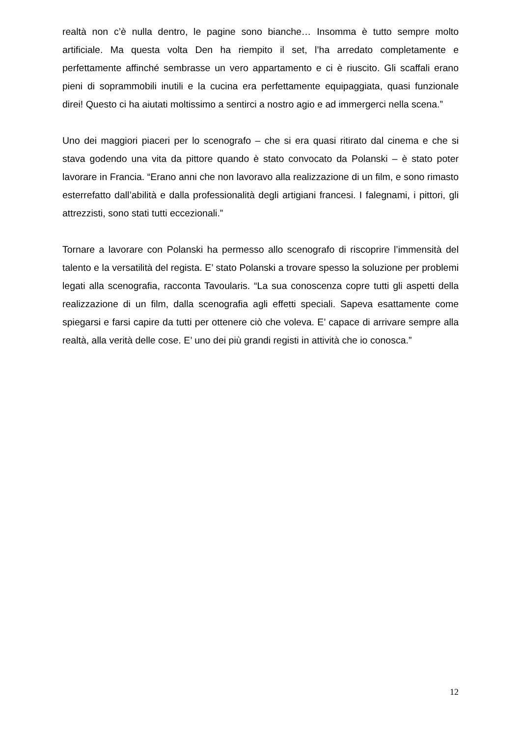realtà non c’è nulla dentro, le pagine sono bianche… Insomma è tutto sempre molto artificiale. Ma questa volta Den ha riempito il set, l’ha arredato completamente e perfettamente affinché sembrasse un vero appartamento e ci è riuscito. Gli scaffali erano pieni di soprammobili inutili e la cucina era perfettamente equipaggiata, quasi funzionale direi! Questo ci ha aiutati moltissimo a sentirci a nostro agio e ad immergerci nella scena.”
Uno dei maggiori piaceri per lo scenografo – che si era quasi ritirato dal cinema e che si stava godendo una vita da pittore quando è stato convocato da Polanski – è stato poter lavorare in Francia. “Erano anni che non lavoravo alla realizzazione di un film, e sono rimasto esterrefatto dall’abilità e dalla professionalità degli artigiani francesi. I falegnami, i pittori, gli attrezzisti, sono stati tutti eccezionali.”
Tornare a lavorare con Polanski ha permesso allo scenografo di riscoprire l’immensità del talento e la versatilità del regista. E’ stato Polanski a trovare spesso la soluzione per problemi legati alla scenografia, racconta Tavoularis. “La sua conoscenza copre tutti gli aspetti della realizzazione di un film, dalla scenografia agli effetti speciali. Sapeva esattamente come spiegarsi e farsi capire da tutti per ottenere ciò che voleva. E’ capace di arrivare sempre alla realtà, alla verità delle cose. E’ uno dei più grandi registi in attività che io conosca.”
12